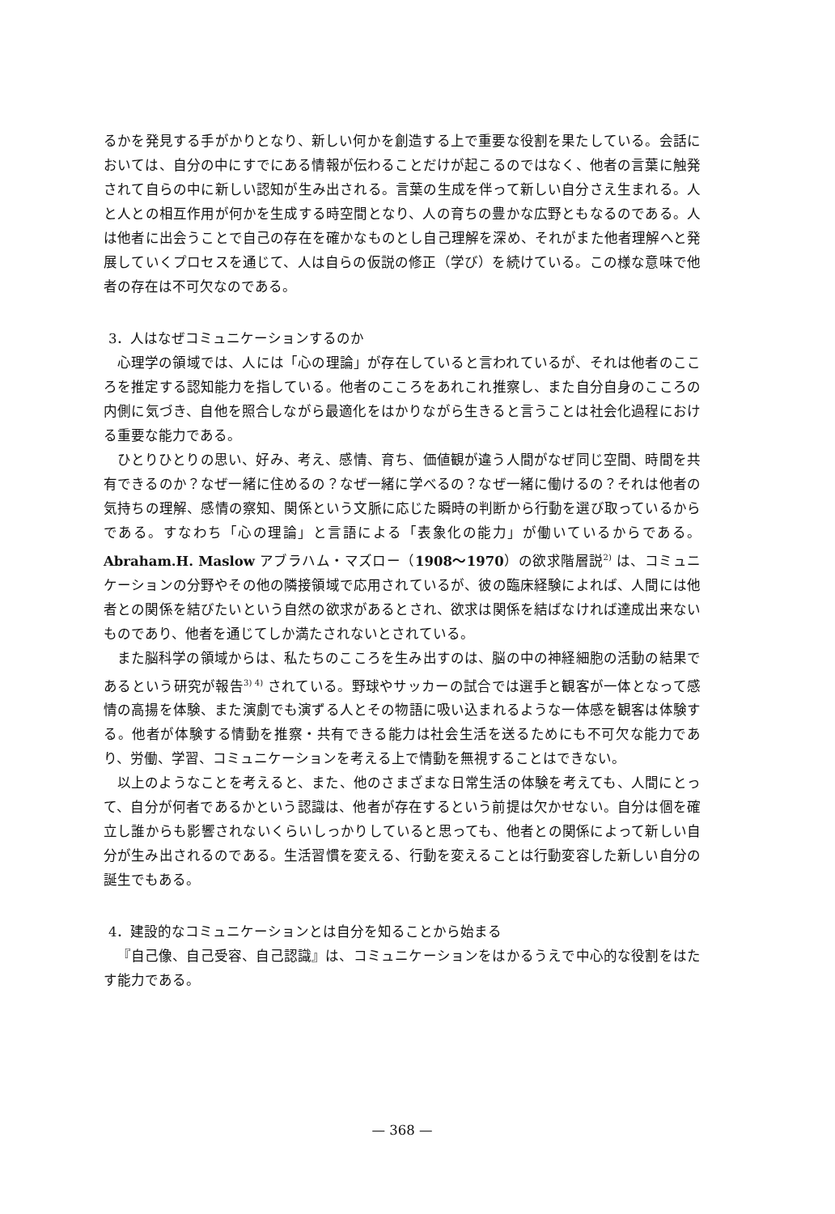るかを発見する手がかりとなり、新しい何かを創造する上で重要な役割を果たしている。会話においては、自分の中にすでにある情報が伝わることだけが起こるのではなく、他者の言葉に触発されて自らの中に新しい認知が生み出される。言葉の生成を伴って新しい自分さえ生まれる。人と人との相互作用が何かを生成する時空間となり、人の育ちの豊かな広野ともなるのである。人は他者に出会うことで自己の存在を確かなものとし自己理解を深め、それがまた他者理解へと発展していくプロセスを通じて、人は自らの仮説の修正（学び）を続けている。この様な意味で他者の存在は不可欠なのである。
3．人はなぜコミュニケーションするのか
心理学の領域では、人には「心の理論」が存在していると言われているが、それは他者のこころを推定する認知能力を指している。他者のこころをあれこれ推察し、また自分自身のこころの内側に気づき、自他を照合しながら最適化をはかりながら生きると言うことは社会化過程における重要な能力である。
ひとりひとりの思い、好み、考え、感情、育ち、価値観が違う人間がなぜ同じ空間、時間を共有できるのか？なぜ一緒に住めるの？なぜ一緒に学べるの？なぜ一緒に働けるの？それは他者の気持ちの理解、感情の察知、関係という文脈に応じた瞬時の判断から行動を選び取っているからである。すなわち「心の理論」と言語による「表象化の能力」が働いているからである。Abraham.H. Maslow アブラハム・マズロー（1908～1970）の欲求階層説<sup>2)</sup> は、コミュニケーションの分野やその他の隣接領域で応用されているが、彼の臨床経験によれば、人間には他者との関係を結びたいという自然の欲求があるとされ、欲求は関係を結ばなければ達成出来ないものであり、他者を通じてしか満たされないとされている。
また脳科学の領域からは、私たちのこころを生み出すのは、脳の中の神経細胞の活動の結果であるという研究が報告<sup>3) 4)</sup> されている。野球やサッカーの試合では選手と観客が一体となって感情の高揚を体験、また演劇でも演ずる人とその物語に吸い込まれるような一体感を観客は体験する。他者が体験する情動を推察・共有できる能力は社会生活を送るためにも不可欠な能力であり、労働、学習、コミュニケーションを考える上で情動を無視することはできない。
以上のようなことを考えると、また、他のさまざまな日常生活の体験を考えても、人間にとって、自分が何者であるかという認識は、他者が存在するという前提は欠かせない。自分は個を確立し誰からも影響されないくらいしっかりしていると思っても、他者との関係によって新しい自分が生み出されるのである。生活習慣を変える、行動を変えることは行動変容した新しい自分の誕生でもある。
4．建設的なコミュニケーションとは自分を知ることから始まる
『自己像、自己受容、自己認識』は、コミュニケーションをはかるうえで中心的な役割をはたす能力である。
— 368 —